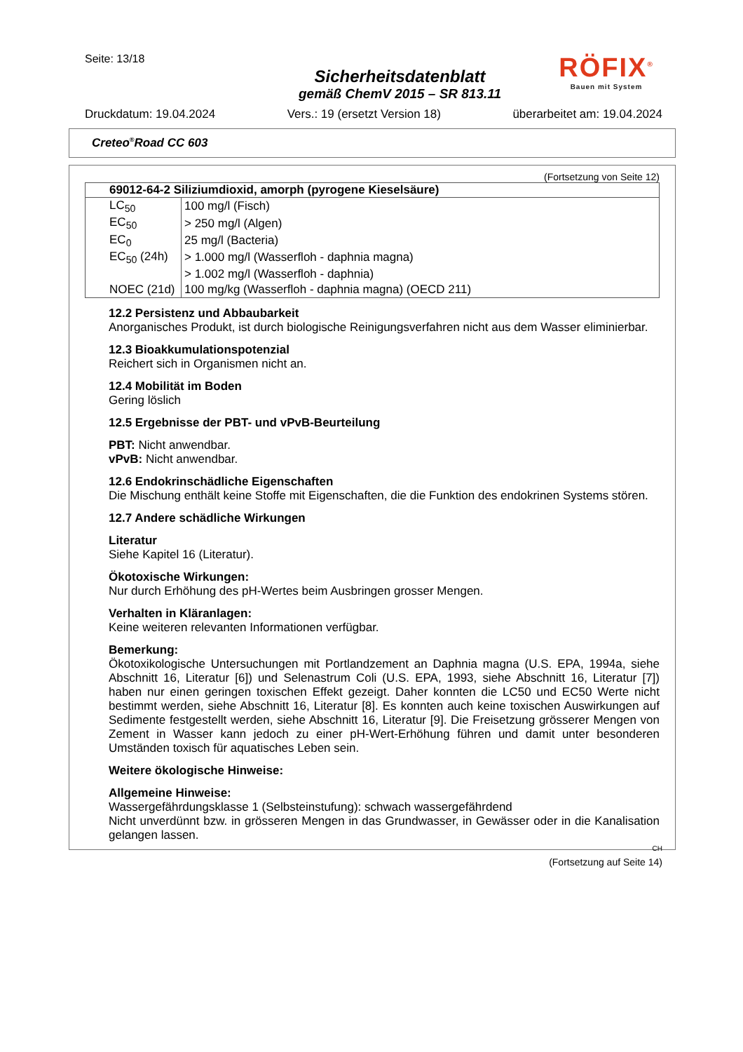Seite: 13/18
Sicherheitsdatenblatt
gemäß ChemV 2015 – SR 813.11
RÖFIX<sup>®</sup>
Bauen mit System
Druckdatum: 19.04.2024 Vers.: 19 (ersetzt Version 18) überarbeitet am: 19.04.2024
Creteo<sup>®</sup>Road CC 603
(Fortsetzung von Seite 12)
| 69012-64-2 Siliziumdioxid, amorph (pyrogene Kieselsäure) | |
| --- | --- |
| LC<sub>50</sub> | 100 mg/l (Fisch) |
| EC<sub>50</sub> | > 250 mg/l (Algen) |
| EC<sub>0</sub> | 25 mg/l (Bacteria) |
| EC<sub>50</sub> (24h) | > 1.000 mg/l (Wasserfloh - daphnia magna) |
| | > 1.002 mg/l (Wasserfloh - daphnia) |
| NOEC (21d) | 100 mg/kg (Wasserfloh - daphnia magna) (OECD 211) |
12.2 Persistenz und Abbaubarkeit
Anorganisches Produkt, ist durch biologische Reinigungsverfahren nicht aus dem Wasser eliminierbar.
12.3 Bioakkumulationspotenzial
Reichert sich in Organismen nicht an.
12.4 Mobilität im Boden
Gering löslich
12.5 Ergebnisse der PBT- und vPvB-Beurteilung
PBT: Nicht anwendbar.
vPvB: Nicht anwendbar.
12.6 Endokrinschädliche Eigenschaften
Die Mischung enthält keine Stoffe mit Eigenschaften, die die Funktion des endokrinen Systems stören.
12.7 Andere schädliche Wirkungen
Literatur
Siehe Kapitel 16 (Literatur).
Ökotoxische Wirkungen:
Nur durch Erhöhung des pH-Wertes beim Ausbringen grosser Mengen.
Verhalten in Kläranlagen:
Keine weiteren relevanten Informationen verfügbar.
Bemerkung:
Ökotoxikologische Untersuchungen mit Portlandzement an Daphnia magna (U.S. EPA, 1994a, siehe Abschnitt 16, Literatur [6]) und Selenastrum Coli (U.S. EPA, 1993, siehe Abschnitt 16, Literatur [7]) haben nur einen geringen toxischen Effekt gezeigt. Daher konnten die LC50 und EC50 Werte nicht bestimmt werden, siehe Abschnitt 16, Literatur [8]. Es konnten auch keine toxischen Auswirkungen auf Sedimente festgestellt werden, siehe Abschnitt 16, Literatur [9]. Die Freisetzung grösserer Mengen von Zement in Wasser kann jedoch zu einer pH-Wert-Erhöhung führen und damit unter besonderen Umständen toxisch für aquatisches Leben sein.
Weitere ökologische Hinweise:
Allgemeine Hinweise:
Wassergefährdungsklasse 1 (Selbsteinstufung): schwach wassergefährdend
Nicht unverdünnt bzw. in grösseren Mengen in das Grundwasser, in Gewässer oder in die Kanalisation gelangen lassen.
CH
(Fortsetzung auf Seite 14)